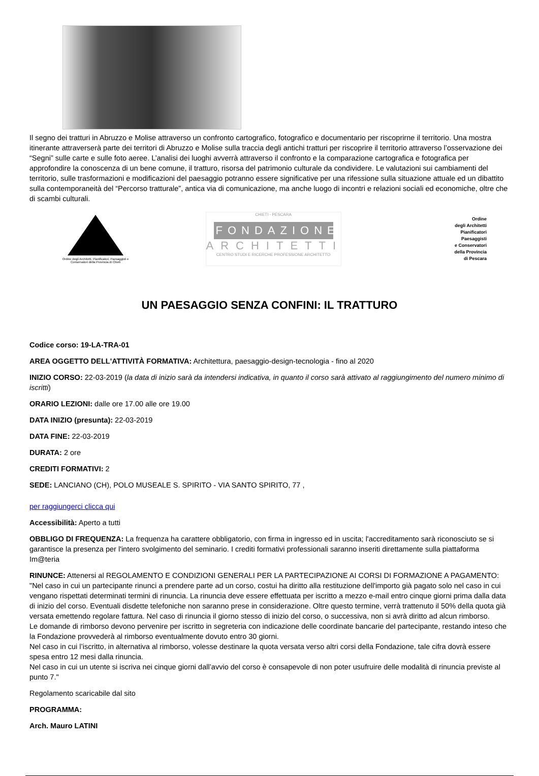Il segno dei tratturi in Abruzzo e Molise attraverso un confronto cartografico, fotografico e documentario per riscoprirne il territorio. Una mostra itinerante attraverserà parte dei territori di Abruzzo e Molise sulla traccia degli antichi tratturi per riscoprire il territorio attraverso l’osservazione dei “Segni” sulle carte e sulle foto aeree. L’analisi dei luoghi avverrà attraverso il confronto e la comparazione cartografica e fotografica per approfondire la conoscenza di un bene comune, il tratturo, risorsa del patrimonio culturale da condividere. Le valutazioni sui cambiamenti del territorio, sulle trasformazioni e modificazioni del paesaggio potranno essere significative per una rifessione sulla situazione attuale ed un dibattito sulla contemporaneità del “Percorso tratturale”, antica via di comunicazione, ma anche luogo di incontri e relazioni sociali ed economiche, oltre che di scambi culturali.
Ordine degli Architetti, Pianificatori, Paesaggisti e Conservatori della Provincia di Chieti
CHIETI - PESCARA
FONDAZIONE
ARCHITETTI
CENTRO STUDI E RICERCHE PROFESSIONE ARCHITETTO
Ordine
degli Architetti
Pianificatori
Paesaggisti
e Conservatori
della Provincia
di Pescara
UN PAESAGGIO SENZA CONFINI: IL TRATTURO
Codice corso: 19-LA-TRA-01
AREA OGGETTO DELL'ATTIVITÀ FORMATIVA: Architettura, paesaggio-design-tecnologia - fino al 2020
INIZIO CORSO: 22-03-2019 (la data di inizio sarà da intendersi indicativa, in quanto il corso sarà attivato al raggiungimento del numero minimo di iscritti)
ORARIO LEZIONI: dalle ore 17.00 alle ore 19.00
DATA INIZIO (presunta): 22-03-2019
DATA FINE: 22-03-2019
DURATA: 2 ore
CREDITI FORMATIVI: 2
SEDE: LANCIANO (CH), POLO MUSEALE S. SPIRITO - VIA SANTO SPIRITO, 77 ,
per raggiungerci clicca qui
Accessibilità: Aperto a tutti
OBBLIGO DI FREQUENZA: La frequenza ha carattere obbligatorio, con firma in ingresso ed in uscita; l'accreditamento sarà riconosciuto se si garantisce la presenza per l'intero svolgimento del seminario. I crediti formativi professionali saranno inseriti direttamente sulla piattaforma Im@teria
RINUNCE: Attenersi al REGOLAMENTO E CONDIZIONI GENERALI PER LA PARTECIPAZIONE AI CORSI DI FORMAZIONE A PAGAMENTO: "Nel caso in cui un partecipante rinunci a prendere parte ad un corso, costui ha diritto alla restituzione dell'importo già pagato solo nel caso in cui vengano rispettati determinati termini di rinuncia. La rinuncia deve essere effettuata per iscritto a mezzo e-mail entro cinque giorni prima dalla data di inizio del corso. Eventuali disdette telefoniche non saranno prese in considerazione. Oltre questo termine, verrà trattenuto il 50% della quota già versata emettendo regolare fattura. Nel caso di rinuncia il giorno stesso di inizio del corso, o successiva, non si avrà diritto ad alcun rimborso.
Le domande di rimborso devono pervenire per iscritto in segreteria con indicazione delle coordinate bancarie del partecipante, restando inteso che la Fondazione provvederà al rimborso eventualmente dovuto entro 30 giorni.
Nel caso in cui l’iscritto, in alternativa al rimborso, volesse destinare la quota versata verso altri corsi della Fondazione, tale cifra dovrà essere spesa entro 12 mesi dalla rinuncia.
Nel caso in cui un utente si iscriva nei cinque giorni dall’avvio del corso è consapevole di non poter usufruire delle modalità di rinuncia previste al punto 7."
Regolamento scaricabile dal sito
PROGRAMMA:
Arch. Mauro LATINI